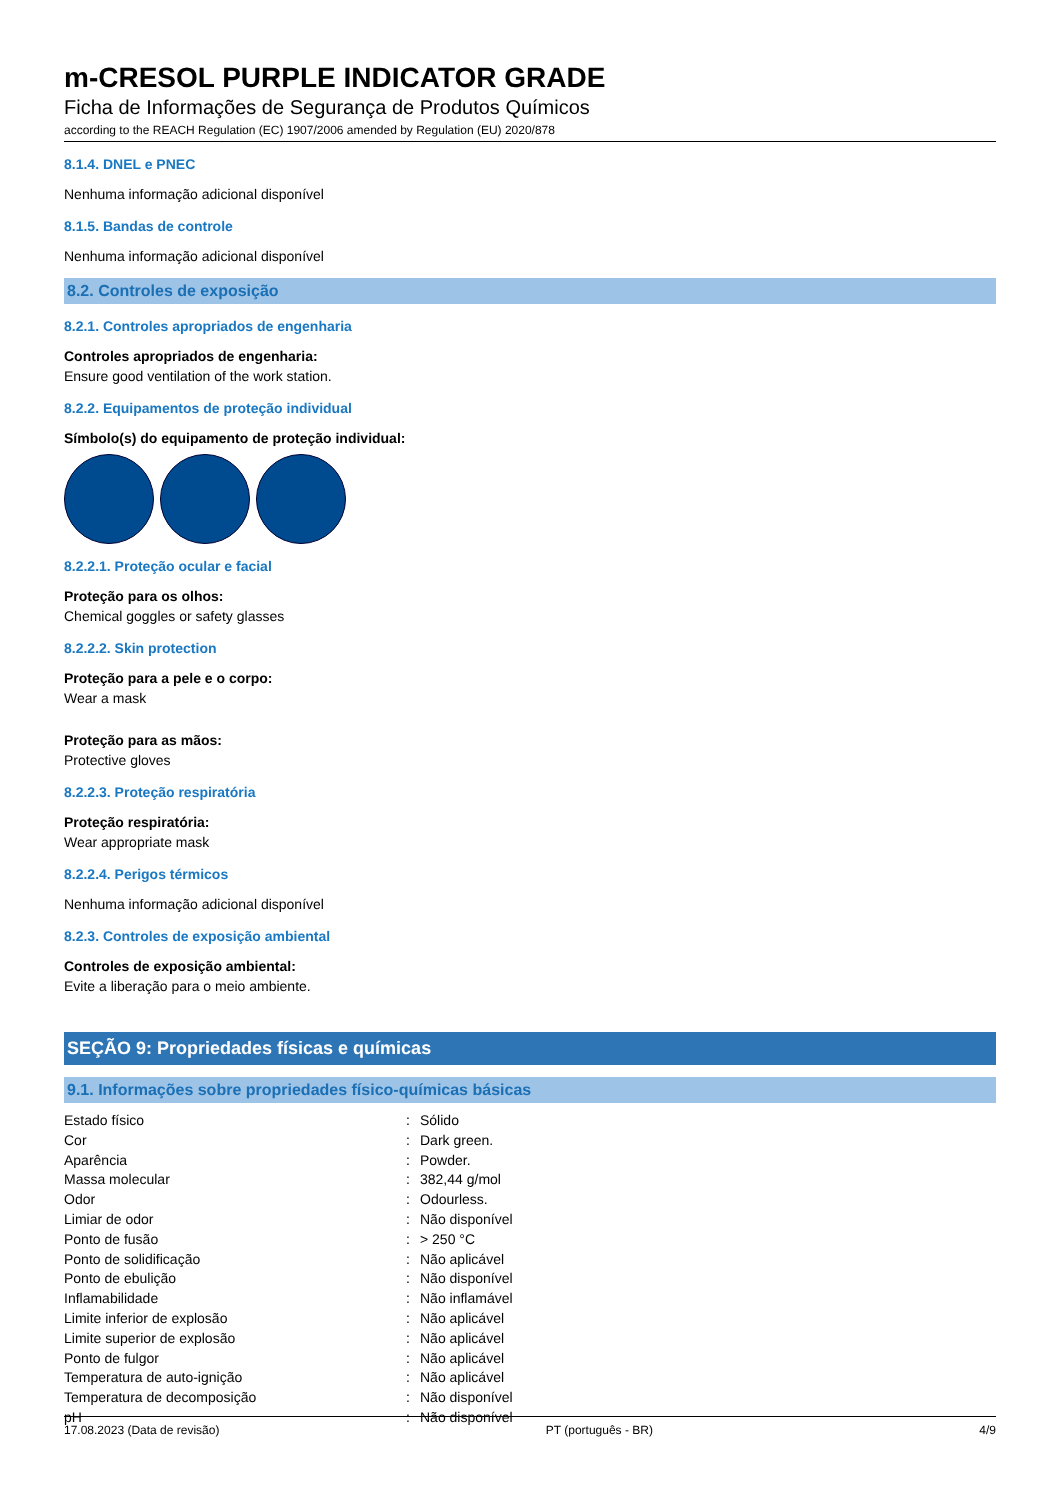m-CRESOL PURPLE INDICATOR GRADE
Ficha de Informações de Segurança de Produtos Químicos
according to the REACH Regulation (EC) 1907/2006 amended by Regulation (EU) 2020/878
8.1.4. DNEL e PNEC
Nenhuma informação adicional disponível
8.1.5. Bandas de controle
Nenhuma informação adicional disponível
8.2. Controles de exposição
8.2.1. Controles apropriados de engenharia
Controles apropriados de engenharia:
Ensure good ventilation of the work station.
8.2.2. Equipamentos de proteção individual
Símbolo(s) do equipamento de proteção individual:
8.2.2.1. Proteção ocular e facial
Proteção para os olhos:
Chemical goggles or safety glasses
8.2.2.2. Skin protection
Proteção para a pele e o corpo:
Wear a mask
Proteção para as mãos:
Protective gloves
8.2.2.3. Proteção respiratória
Proteção respiratória:
Wear appropriate mask
8.2.2.4. Perigos térmicos
Nenhuma informação adicional disponível
8.2.3. Controles de exposição ambiental
Controles de exposição ambiental:
Evite a liberação para o meio ambiente.
SEÇÃO 9: Propriedades físicas e químicas
9.1. Informações sobre propriedades físico-químicas básicas
| Estado físico | : | Sólido |
| Cor | : | Dark green. |
| Aparência | : | Powder. |
| Massa molecular | : | 382,44 g/mol |
| Odor | : | Odourless. |
| Limiar de odor | : | Não disponível |
| Ponto de fusão | : | > 250 °C |
| Ponto de solidificação | : | Não aplicável |
| Ponto de ebulição | : | Não disponível |
| Inflamabilidade | : | Não inflamável |
| Limite inferior de explosão | : | Não aplicável |
| Limite superior de explosão | : | Não aplicável |
| Ponto de fulgor | : | Não aplicável |
| Temperatura de auto-ignição | : | Não aplicável |
| Temperatura de decomposição | : | Não disponível |
| pH | : | Não disponível |
17.08.2023 (Data de revisão) PT (português - BR) 4/9